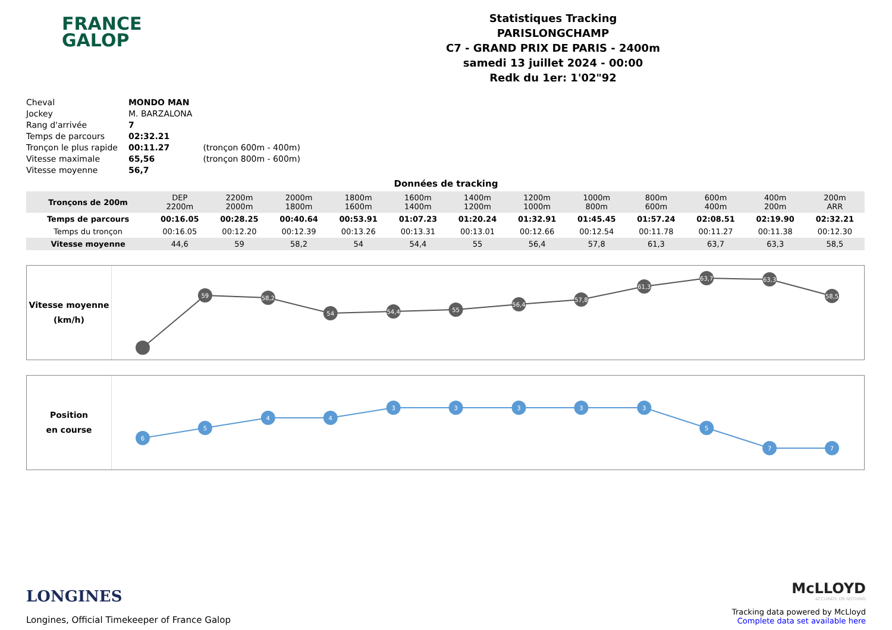FRANCE
GALOP
Statistiques Tracking
PARISLONGCHAMP
C7 - GRAND PRIX DE PARIS - 2400m
samedi 13 juillet 2024 - 00:00
Redk du 1er: 1'02"92
| Cheval | MONDO MAN | |
| Jockey | M. BARZALONA | |
| Rang d'arrivée | 7 | |
| Temps de parcours | 02:32.21 | |
| Tronçon le plus rapide | 00:11.27 | (tronçon 600m - 400m) |
| Vitesse maximale | 65,56 | (tronçon 800m - 600m) |
| Vitesse moyenne | 56,7 | |
Données de tracking
| Tronçons de 200m | DEP 2200m | 2200m 2000m | 2000m 1800m | 1800m 1600m | 1600m 1400m | 1400m 1200m | 1200m 1000m | 1000m 800m | 800m 600m | 600m 400m | 400m 200m | 200m ARR |
| Temps de parcours | 00:16.05 | 00:28.25 | 00:40.64 | 00:53.91 | 01:07.23 | 01:20.24 | 01:32.91 | 01:45.45 | 01:57.24 | 02:08.51 | 02:19.90 | 02:32.21 |
| Temps du tronçon | 00:16.05 | 00:12.20 | 00:12.39 | 00:13.26 | 00:13.31 | 00:13.01 | 00:12.66 | 00:12.54 | 00:11.78 | 00:11.27 | 00:11.38 | 00:12.30 |
| Vitesse moyenne | 44,6 | 59 | 58,2 | 54 | 54,4 | 55 | 56,4 | 57,8 | 61,3 | 63,7 | 63,3 | 58,5 |
Vitesse moyenne
(km/h)
59
58,2
54
54,4
55
56,4
57,8
61,3
63,7
63,3
58,5
Position
en course
6
5
4
4
3
3
3
3
3
5
7
7
LONGINES
Longines, Official Timekeeper of France Galop
McLLOYD
ACCURATE OR NOTHING
Tracking data powered by McLloyd
Complete data set available here